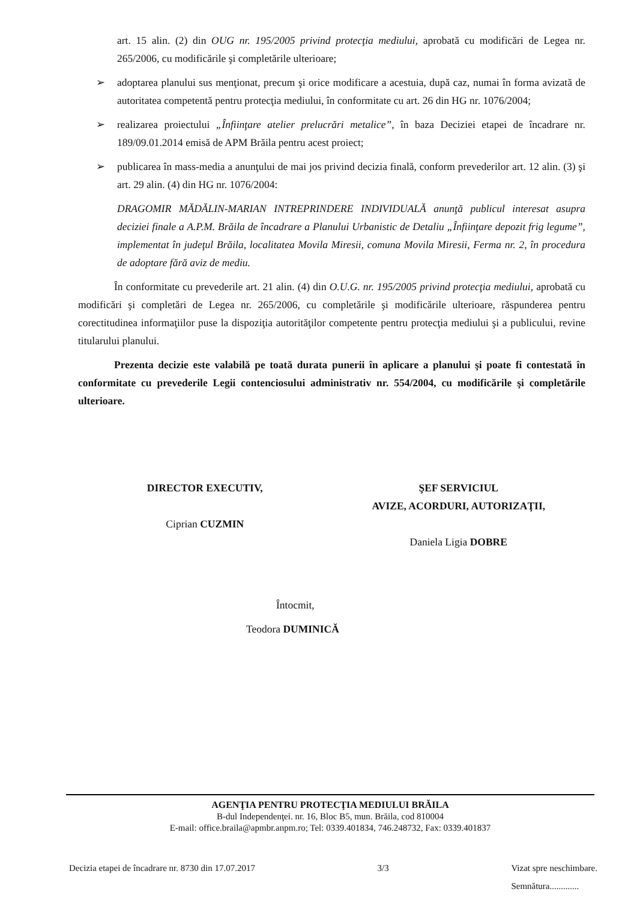art. 15 alin. (2) din OUG nr. 195/2005 privind protecţia mediului, aprobată cu modificări de Legea nr. 265/2006, cu modificările şi completările ulterioare;
➢ adoptarea planului sus menţionat, precum şi orice modificare a acestuia, după caz, numai în forma avizată de autoritatea competentă pentru protecţia mediului, în conformitate cu art. 26 din HG nr. 1076/2004;
➢ realizarea proiectului „Înfiinţare atelier prelucrări metalice”, în baza Deciziei etapei de încadrare nr. 189/09.01.2014 emisă de APM Brăila pentru acest proiect;
➢ publicarea în mass-media a anunţului de mai jos privind decizia finală, conform prevederilor art. 12 alin. (3) şi art. 29 alin. (4) din HG nr. 1076/2004:
DRAGOMIR MĂDĂLIN-MARIAN INTREPRINDERE INDIVIDUALĂ anunţă publicul interesat asupra deciziei finale a A.P.M. Brăila de încadrare a Planului Urbanistic de Detaliu „Înfiinţare depozit frig legume”, implementat în judeţul Brăila, localitatea Movila Miresii, comuna Movila Miresii, Ferma nr. 2, în procedura de adoptare fără aviz de mediu.
În conformitate cu prevederile art. 21 alin. (4) din O.U.G. nr. 195/2005 privind protecţia mediului, aprobată cu modificări şi completări de Legea nr. 265/2006, cu completările şi modificările ulterioare, răspunderea pentru corectitudinea informaţiilor puse la dispoziţia autorităţilor competente pentru protecţia mediului şi a publicului, revine titularului planului.
Prezenta decizie este valabilă pe toată durata punerii în aplicare a planului şi poate fi contestată în conformitate cu prevederile Legii contenciosului administrativ nr. 554/2004, cu modificările şi completările ulterioare.
DIRECTOR EXECUTIV,
Ciprian CUZMIN
ŞEF SERVICIUL
AVIZE, ACORDURI, AUTORIZAŢII,
Daniela Ligia DOBRE
Întocmit,
Teodora DUMINICĂ
AGENŢIA PENTRU PROTECŢIA MEDIULUI BRĂILA
B-dul Independenţei. nr. 16, Bloc B5, mun. Brăila, cod 810004
E-mail: office.braila@apmbr.anpm.ro; Tel: 0339.401834, 746.248732, Fax: 0339.401837
Decizia etapei de încadrare nr. 8730 din 17.07.2017 3/3 Vizat spre neschimbare.
Semnătura.............